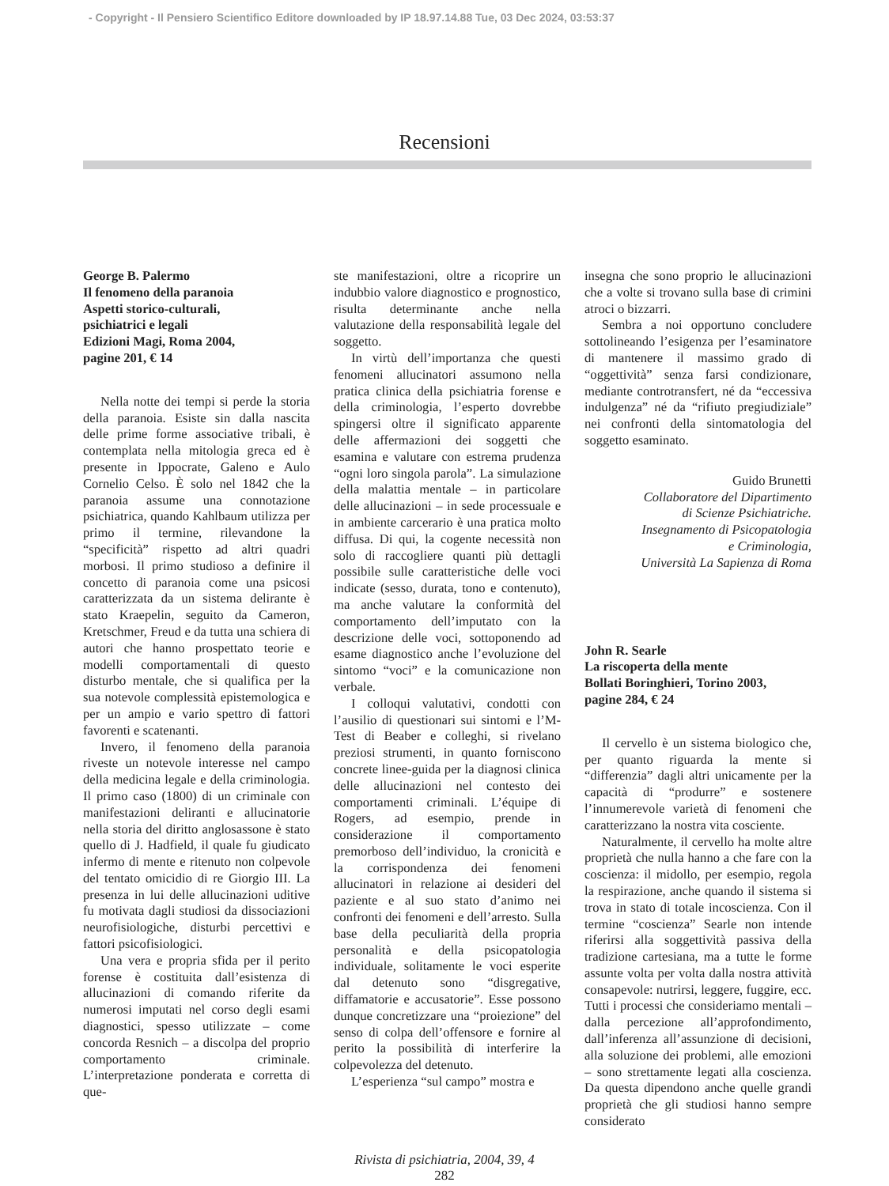- Copyright - Il Pensiero Scientifico Editore downloaded by IP 18.97.14.88 Tue, 03 Dec 2024, 03:53:37
Recensioni
George B. Palermo
Il fenomeno della paranoia
Aspetti storico-culturali,
psichiatrici e legali
Edizioni Magi, Roma 2004,
pagine 201, € 14
Nella notte dei tempi si perde la storia della paranoia. Esiste sin dalla nascita delle prime forme associative tribali, è contemplata nella mitologia greca ed è presente in Ippocrate, Galeno e Aulo Cornelio Celso. È solo nel 1842 che la paranoia assume una connotazione psichiatrica, quando Kahlbaum utilizza per primo il termine, rilevandone la “specificità” rispetto ad altri quadri morbosi. Il primo studioso a definire il concetto di paranoia come una psicosi caratterizzata da un sistema delirante è stato Kraepelin, seguito da Cameron, Kretschmer, Freud e da tutta una schiera di autori che hanno prospettato teorie e modelli comportamentali di questo disturbo mentale, che si qualifica per la sua notevole complessità epistemologica e per un ampio e vario spettro di fattori favorenti e scatenanti.
Invero, il fenomeno della paranoia riveste un notevole interesse nel campo della medicina legale e della criminologia. Il primo caso (1800) di un criminale con manifestazioni deliranti e allucinatorie nella storia del diritto anglosassone è stato quello di J. Hadfield, il quale fu giudicato infermo di mente e ritenuto non colpevole del tentato omicidio di re Giorgio III. La presenza in lui delle allucinazioni uditive fu motivata dagli studiosi da dissociazioni neurofisiologiche, disturbi percettivi e fattori psicofisiologici.
Una vera e propria sfida per il perito forense è costituita dall’esistenza di allucinazioni di comando riferite da numerosi imputati nel corso degli esami diagnostici, spesso utilizzate – come concorda Resnich – a discolpa del proprio comportamento criminale. L’interpretazione ponderata e corretta di que-
ste manifestazioni, oltre a ricoprire un indubbio valore diagnostico e prognostico, risulta determinante anche nella valutazione della responsabilità legale del soggetto.
In virtù dell’importanza che questi fenomeni allucinatori assumono nella pratica clinica della psichiatria forense e della criminologia, l’esperto dovrebbe spingersi oltre il significato apparente delle affermazioni dei soggetti che esamina e valutare con estrema prudenza “ogni loro singola parola”. La simulazione della malattia mentale – in particolare delle allucinazioni – in sede processuale e in ambiente carcerario è una pratica molto diffusa. Di qui, la cogente necessità non solo di raccogliere quanti più dettagli possibile sulle caratteristiche delle voci indicate (sesso, durata, tono e contenuto), ma anche valutare la conformità del comportamento dell’imputato con la descrizione delle voci, sottoponendo ad esame diagnostico anche l’evoluzione del sintomo “voci” e la comunicazione non verbale.
I colloqui valutativi, condotti con l’ausilio di questionari sui sintomi e l’M-Test di Beaber e colleghi, si rivelano preziosi strumenti, in quanto forniscono concrete linee-guida per la diagnosi clinica delle allucinazioni nel contesto dei comportamenti criminali. L’équipe di Rogers, ad esempio, prende in considerazione il comportamento premorboso dell’individuo, la cronicità e la corrispondenza dei fenomeni allucinatori in relazione ai desideri del paziente e al suo stato d’animo nei confronti dei fenomeni e dell’arresto. Sulla base della peculiarità della propria personalità e della psicopatologia individuale, solitamente le voci esperite dal detenuto sono “disgregative, diffamatorie e accusatorie”. Esse possono dunque concretizzare una “proiezione” del senso di colpa dell’offensore e fornire al perito la possibilità di interferire la colpevolezza del detenuto.
L’esperienza “sul campo” mostra e
insegna che sono proprio le allucinazioni che a volte si trovano sulla base di crimini atroci o bizzarri.
Sembra a noi opportuno concludere sottolineando l’esigenza per l’esaminatore di mantenere il massimo grado di “oggettività” senza farsi condizionare, mediante controtransfert, né da “eccessiva indulgenza” né da “rifiuto pregiudiziale” nei confronti della sintomatologia del soggetto esaminato.
Guido Brunetti
Collaboratore del Dipartimento
di Scienze Psichiatriche.
Insegnamento di Psicopatologia
e Criminologia,
Università La Sapienza di Roma
John R. Searle
La riscoperta della mente
Bollati Boringhieri, Torino 2003,
pagine 284, € 24
Il cervello è un sistema biologico che, per quanto riguarda la mente si “differenzia” dagli altri unicamente per la capacità di “produrre” e sostenere l’innumerevole varietà di fenomeni che caratterizzano la nostra vita cosciente.
Naturalmente, il cervello ha molte altre proprietà che nulla hanno a che fare con la coscienza: il midollo, per esempio, regola la respirazione, anche quando il sistema si trova in stato di totale incoscienza. Con il termine “coscienza” Searle non intende riferirsi alla soggettività passiva della tradizione cartesiana, ma a tutte le forme assunte volta per volta dalla nostra attività consapevole: nutrirsi, leggere, fuggire, ecc. Tutti i processi che consideriamo mentali – dalla percezione all’approfondimento, dall’inferenza all’assunzione di decisioni, alla soluzione dei problemi, alle emozioni – sono strettamente legati alla coscienza. Da questa dipendono anche quelle grandi proprietà che gli studiosi hanno sempre considerato
Rivista di psichiatria, 2004, 39, 4
282